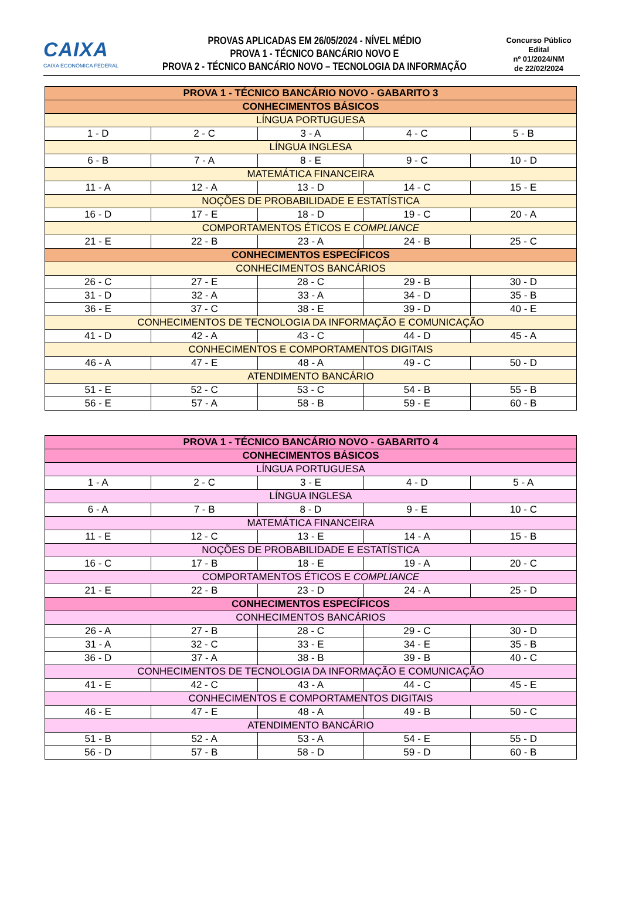CAIXA
CAIXA ECONÔMICA FEDERAL
PROVAS APLICADAS EM 26/05/2024 - NÍVEL MÉDIO
PROVA 1 - TÉCNICO BANCÁRIO NOVO E
PROVA 2 - TÉCNICO BANCÁRIO NOVO – TECNOLOGIA DA INFORMAÇÃO
Concurso Público
Edital
nº 01/2024/NM
de 22/02/2024
| PROVA 1 - TÉCNICO BANCÁRIO NOVO - GABARITO 3 | | | | |
| CONHECIMENTOS BÁSICOS | | | | |
| LÍNGUA PORTUGUESA | | | | |
| 1 - D | 2 - C | 3 - A | 4 - C | 5 - B |
| LÍNGUA INGLESA | | | | |
| 6 - B | 7 - A | 8 - E | 9 - C | 10 - D |
| MATEMÁTICA FINANCEIRA | | | | |
| 11 - A | 12 - A | 13 - D | 14 - C | 15 - E |
| NOÇÕES DE PROBABILIDADE E ESTATÍSTICA | | | | |
| 16 - D | 17 - E | 18 - D | 19 - C | 20 - A |
| COMPORTAMENTOS ÉTICOS E COMPLIANCE | | | | |
| 21 - E | 22 - B | 23 - A | 24 - B | 25 - C |
| CONHECIMENTOS ESPECÍFICOS | | | | |
| CONHECIMENTOS BANCÁRIOS | | | | |
| 26 - C | 27 - E | 28 - C | 29 - B | 30 - D |
| 31 - D | 32 - A | 33 - A | 34 - D | 35 - B |
| 36 - E | 37 - C | 38 - E | 39 - D | 40 - E |
| CONHECIMENTOS DE TECNOLOGIA DA INFORMAÇÃO E COMUNICAÇÃO | | | | |
| 41 - D | 42 - A | 43 - C | 44 - D | 45 - A |
| CONHECIMENTOS E COMPORTAMENTOS DIGITAIS | | | | |
| 46 - A | 47 - E | 48 - A | 49 - C | 50 - D |
| ATENDIMENTO BANCÁRIO | | | | |
| 51 - E | 52 - C | 53 - C | 54 - B | 55 - B |
| 56 - E | 57 - A | 58 - B | 59 - E | 60 - B |
| PROVA 1 - TÉCNICO BANCÁRIO NOVO - GABARITO 4 | | | | |
| CONHECIMENTOS BÁSICOS | | | | |
| LÍNGUA PORTUGUESA | | | | |
| 1 - A | 2 - C | 3 - E | 4 - D | 5 - A |
| LÍNGUA INGLESA | | | | |
| 6 - A | 7 - B | 8 - D | 9 - E | 10 - C |
| MATEMÁTICA FINANCEIRA | | | | |
| 11 - E | 12 - C | 13 - E | 14 - A | 15 - B |
| NOÇÕES DE PROBABILIDADE E ESTATÍSTICA | | | | |
| 16 - C | 17 - B | 18 - E | 19 - A | 20 - C |
| COMPORTAMENTOS ÉTICOS E COMPLIANCE | | | | |
| 21 - E | 22 - B | 23 - D | 24 - A | 25 - D |
| CONHECIMENTOS ESPECÍFICOS | | | | |
| CONHECIMENTOS BANCÁRIOS | | | | |
| 26 - A | 27 - B | 28 - C | 29 - C | 30 - D |
| 31 - A | 32 - C | 33 - E | 34 - E | 35 - B |
| 36 - D | 37 - A | 38 - B | 39 - B | 40 - C |
| CONHECIMENTOS DE TECNOLOGIA DA INFORMAÇÃO E COMUNICAÇÃO | | | | |
| 41 - E | 42 - C | 43 - A | 44 - C | 45 - E |
| CONHECIMENTOS E COMPORTAMENTOS DIGITAIS | | | | |
| 46 - E | 47 - E | 48 - A | 49 - B | 50 - C |
| ATENDIMENTO BANCÁRIO | | | | |
| 51 - B | 52 - A | 53 - A | 54 - E | 55 - D |
| 56 - D | 57 - B | 58 - D | 59 - D | 60 - B |